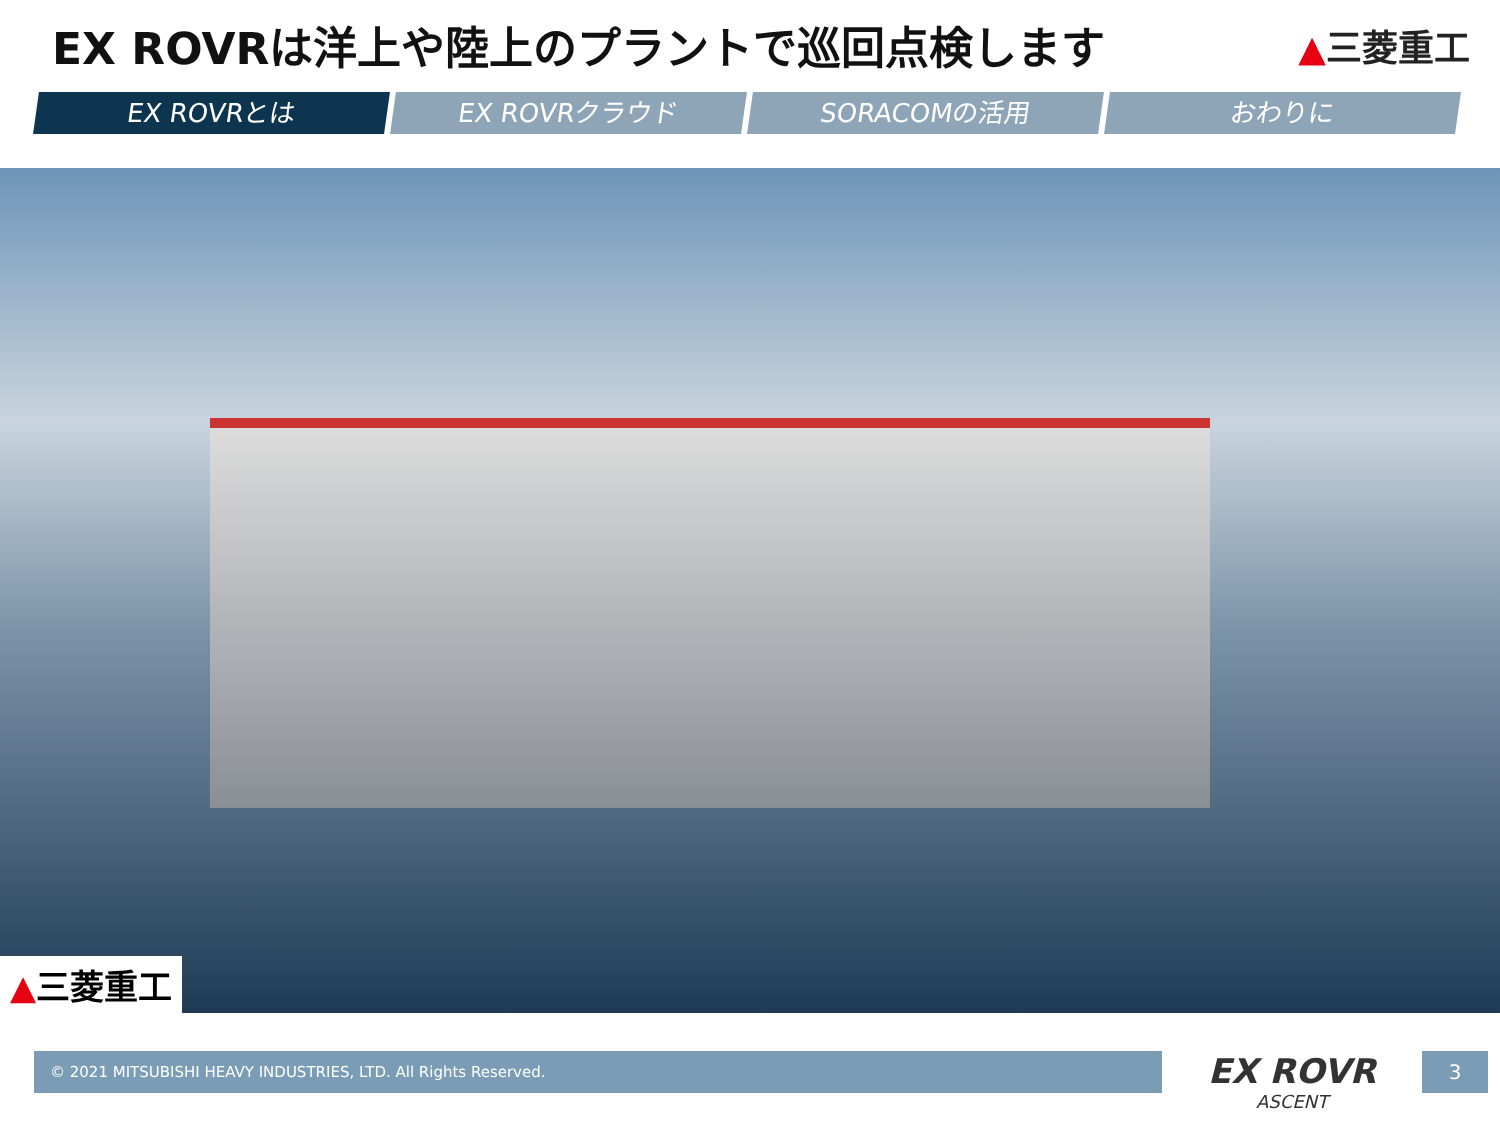EX ROVRは洋上や陸上のプラントで巡回点検します
▲三菱重工
EX ROVRとは EX ROVRクラウド SORACOMの活用 おわりに
▲三菱重工
© 2021 MITSUBISHI HEAVY INDUSTRIES, LTD. All Rights Reserved.
EX ROVR
ASCENT
3